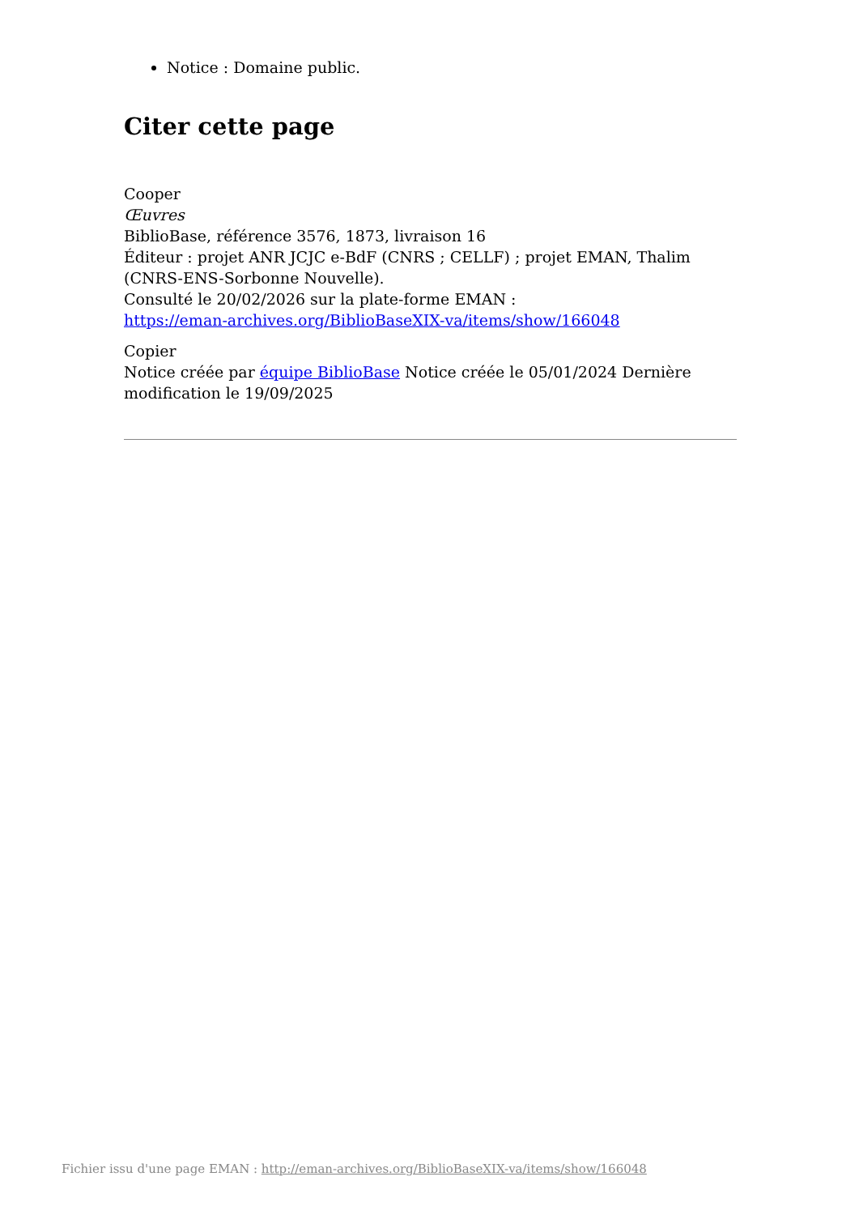Notice : Domaine public.
Citer cette page
Cooper
Œuvres
BiblioBase, référence 3576, 1873, livraison 16
Éditeur : projet ANR JCJC e-BdF (CNRS ; CELLF) ; projet EMAN, Thalim (CNRS-ENS-Sorbonne Nouvelle).
Consulté le 20/02/2026 sur la plate-forme EMAN :
https://eman-archives.org/BiblioBaseXIX-va/items/show/166048
Copier
Notice créée par équipe BiblioBase Notice créée le 05/01/2024 Dernière modification le 19/09/2025
Fichier issu d'une page EMAN : http://eman-archives.org/BiblioBaseXIX-va/items/show/166048